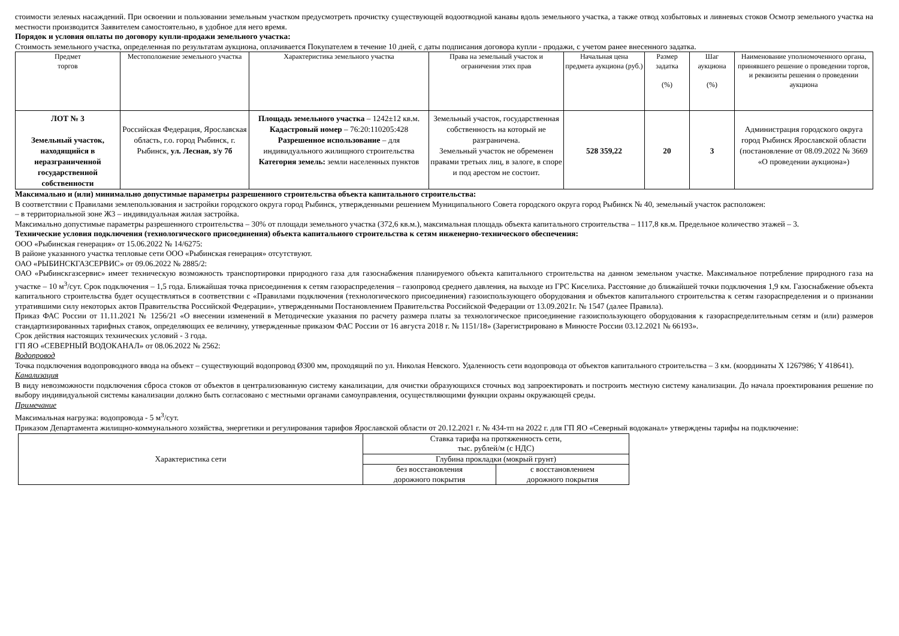стоимости зеленых насаждений. При освоении и пользовании земельным участком предусмотреть прочистку существующей водоотводной канавы вдоль земельного участка, а также отвод хозбытовых и ливневых стоков Осмотр земельного участка на местности производится Заявителем самостоятельно, в удобное для него время.
Порядок и условия оплаты по договору купли-продажи земельного участка:
Стоимость земельного участка, определенная по результатам аукциона, оплачивается Покупателем в течение 10 дней, с даты подписания договора купли - продажи, с учетом ранее внесенного задатка.
| Предмет торгов | Местоположение земельного участка | Характеристика земельного участка | Права на земельный участок и ограничения этих прав | Начальная цена предмета аукциона (руб.) | Размер задатка (%) | Шаг аукциона (%) | Наименование уполномоченного органа, принявшего решение о проведении торгов, и реквизиты решения о проведении аукциона |
| --- | --- | --- | --- | --- | --- | --- | --- |
| ЛОТ № 3 Земельный участок, находящийся в неразграниченной государственной собственности | Российская Федерация, Ярославская область, г.о. город Рыбинск, г. Рыбинск, ул. Лесная, з/у 7б | Площадь земельного участка – 1242±12 кв.м. Кадастровый номер – 76:20:110205:428 Разрешенное использование – для индивидуального жилищного строительства Категория земель: земли населенных пунктов | Земельный участок, государственная собственность на который не разграничена. Земельный участок не обременен правами третьих лиц, в залоге, в споре и под арестом не состоит. | 528 359,22 | 20 | 3 | Администрация городского округа город Рыбинск Ярославской области (постановление от 08.09.2022 № 3669 «О проведении аукциона») |
Максимально и (или) минимально допустимые параметры разрешенного строительства объекта капитального строительства:
В соответствии с Правилами землепользования и застройки городского округа город Рыбинск, утвержденными решением Муниципального Совета городского округа город Рыбинск № 40, земельный участок расположен:
– в территориальной зоне Ж3 – индивидуальная жилая застройка.
Максимально допустимые параметры разрешенного строительства – 30% от площади земельного участка (372,6 кв.м.), максимальная площадь объекта капитального строительства – 1117,8 кв.м. Предельное количество этажей – 3.
Технические условия подключения (технологического присоединения) объекта капитального строительства к сетям инженерно-технического обеспечения:
ООО «Рыбинская генерация» от 15.06.2022 № 14/6275:
В районе указанного участка тепловые сети ООО «Рыбинская генерация» отсутствуют.
ОАО «РЫБИНСКГАЗСЕРВИС» от 09.06.2022 № 2885/2:
ОАО «Рыбинскгазсервис» имеет техническую возможность транспортировки природного газа для газоснабжения планируемого объекта капитального строительства на данном земельном участке. Максимальное потребление природного газа на участке – 10 м<sup>3</sup>/сут. Срок подключения – 1,5 года. Ближайшая точка присоединения к сетям газораспределения – газопровод среднего давления, на выходе из ГРС Киселиха. Расстояние до ближайшей точки подключения 1,9 км. Газоснабжение объекта капитального строительства будет осуществляться в соответствии с «Правилами подключения (технологического присоединения) газоиспользующего оборудования и объектов капитального строительства к сетям газораспределения и о признании утратившими силу некоторых актов Правительства Российской Федерации», утвержденными Постановлением Правительства Российской Федерации от 13.09.2021г. № 1547 (далее Правила).
Приказ ФАС России от 11.11.2021 № 1256/21 «О внесении изменений в Методические указания по расчету размера платы за технологическое присоединение газоиспользующего оборудования к газораспределительным сетям и (или) размеров стандартизированных тарифных ставок, определяющих ее величину, утвержденные приказом ФАС России от 16 августа 2018 г. № 1151/18» (Зарегистрировано в Минюсте России 03.12.2021 № 66193».
Срок действия настоящих технических условий - 3 года.
ГП ЯО «СЕВЕРНЫЙ ВОДОКАНАЛ» от 08.06.2022 № 2562:
Водопровод
Точка подключения водопроводного ввода на объект – существующий водопровод Ø300 мм, проходящий по ул. Николая Невского. Удаленность сети водопровода от объектов капитального строительства – 3 км. (координаты X 1267986; Y 418641).
Канализация
В виду невозможности подключения сброса стоков от объектов в централизованную систему канализации, для очистки образующихся сточных вод запроектировать и построить местную систему канализации. До начала проектирования решение по выбору индивидуальной системы канализации должно быть согласовано с местными органами самоуправления, осуществляющими функции охраны окружающей среды.
Примечание
Максимальная нагрузка: водопровода - 5 м<sup>3</sup>/сут.
Приказом Департамента жилищно-коммунального хозяйства, энергетики и регулирования тарифов Ярославской области от 20.12.2021 г. № 434-тп на 2022 г. для ГП ЯО «Северный водоканал» утверждены тарифы на подключение:
| Характеристика сети | Ставка тарифа на протяженность сети, тыс. рублей/м (с НДС) | |
| | Глубина прокладки (мокрый грунт) | |
| | без восстановления дорожного покрытия | с восстановлением дорожного покрытия |